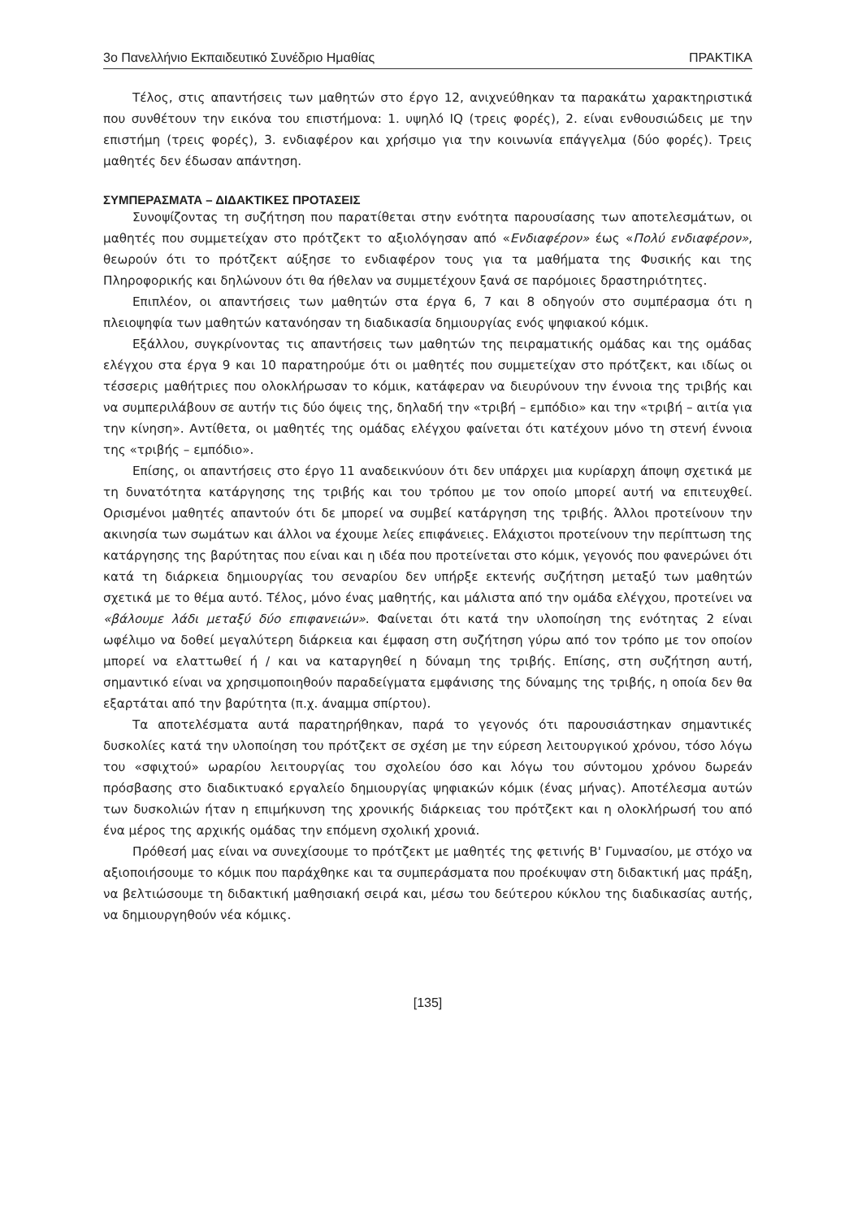3ο Πανελλήνιο Εκπαιδευτικό Συνέδριο Ημαθίας ΠΡΑΚΤΙΚΑ
Τέλος, στις απαντήσεις των μαθητών στο έργο 12, ανιχνεύθηκαν τα παρακάτω χαρακτηριστικά που συνθέτουν την εικόνα του επιστήμονα: 1. υψηλό IQ (τρεις φορές), 2. είναι ενθουσιώδεις με την επιστήμη (τρεις φορές), 3. ενδιαφέρον και χρήσιμο για την κοινωνία επάγγελμα (δύο φορές). Τρεις μαθητές δεν έδωσαν απάντηση.
ΣΥΜΠΕΡΑΣΜΑΤΑ – ΔΙΔΑΚΤΙΚΕΣ ΠΡΟΤΑΣΕΙΣ
Συνοψίζοντας τη συζήτηση που παρατίθεται στην ενότητα παρουσίασης των αποτελεσμάτων, οι μαθητές που συμμετείχαν στο πρότζεκτ το αξιολόγησαν από «Ενδιαφέρον» έως «Πολύ ενδιαφέρον», θεωρούν ότι το πρότζεκτ αύξησε το ενδιαφέρον τους για τα μαθήματα της Φυσικής και της Πληροφορικής και δηλώνουν ότι θα ήθελαν να συμμετέχουν ξανά σε παρόμοιες δραστηριότητες.
Επιπλέον, οι απαντήσεις των μαθητών στα έργα 6, 7 και 8 οδηγούν στο συμπέρασμα ότι η πλειοψηφία των μαθητών κατανόησαν τη διαδικασία δημιουργίας ενός ψηφιακού κόμικ.
Εξάλλου, συγκρίνοντας τις απαντήσεις των μαθητών της πειραματικής ομάδας και της ομάδας ελέγχου στα έργα 9 και 10 παρατηρούμε ότι οι μαθητές που συμμετείχαν στο πρότζεκτ, και ιδίως οι τέσσερις μαθήτριες που ολοκλήρωσαν το κόμικ, κατάφεραν να διευρύνουν την έννοια της τριβής και να συμπεριλάβουν σε αυτήν τις δύο όψεις της, δηλαδή την «τριβή – εμπόδιο» και την «τριβή – αιτία για την κίνηση». Αντίθετα, οι μαθητές της ομάδας ελέγχου φαίνεται ότι κατέχουν μόνο τη στενή έννοια της «τριβής – εμπόδιο».
Επίσης, οι απαντήσεις στο έργο 11 αναδεικνύουν ότι δεν υπάρχει μια κυρίαρχη άποψη σχετικά με τη δυνατότητα κατάργησης της τριβής και του τρόπου με τον οποίο μπορεί αυτή να επιτευχθεί. Ορισμένοι μαθητές απαντούν ότι δε μπορεί να συμβεί κατάργηση της τριβής. Άλλοι προτείνουν την ακινησία των σωμάτων και άλλοι να έχουμε λείες επιφάνειες. Ελάχιστοι προτείνουν την περίπτωση της κατάργησης της βαρύτητας που είναι και η ιδέα που προτείνεται στο κόμικ, γεγονός που φανερώνει ότι κατά τη διάρκεια δημιουργίας του σεναρίου δεν υπήρξε εκτενής συζήτηση μεταξύ των μαθητών σχετικά με το θέμα αυτό. Τέλος, μόνο ένας μαθητής, και μάλιστα από την ομάδα ελέγχου, προτείνει να «βάλουμε λάδι μεταξύ δύο επιφανειών». Φαίνεται ότι κατά την υλοποίηση της ενότητας 2 είναι ωφέλιμο να δοθεί μεγαλύτερη διάρκεια και έμφαση στη συζήτηση γύρω από τον τρόπο με τον οποίον μπορεί να ελαττωθεί ή / και να καταργηθεί η δύναμη της τριβής. Επίσης, στη συζήτηση αυτή, σημαντικό είναι να χρησιμοποιηθούν παραδείγματα εμφάνισης της δύναμης της τριβής, η οποία δεν θα εξαρτάται από την βαρύτητα (π.χ. άναμμα σπίρτου).
Τα αποτελέσματα αυτά παρατηρήθηκαν, παρά το γεγονός ότι παρουσιάστηκαν σημαντικές δυσκολίες κατά την υλοποίηση του πρότζεκτ σε σχέση με την εύρεση λειτουργικού χρόνου, τόσο λόγω του «σφιχτού» ωραρίου λειτουργίας του σχολείου όσο και λόγω του σύντομου χρόνου δωρεάν πρόσβασης στο διαδικτυακό εργαλείο δημιουργίας ψηφιακών κόμικ (ένας μήνας). Αποτέλεσμα αυτών των δυσκολιών ήταν η επιμήκυνση της χρονικής διάρκειας του πρότζεκτ και η ολοκλήρωσή του από ένα μέρος της αρχικής ομάδας την επόμενη σχολική χρονιά.
Πρόθεσή μας είναι να συνεχίσουμε το πρότζεκτ με μαθητές της φετινής Β' Γυμνασίου, με στόχο να αξιοποιήσουμε το κόμικ που παράχθηκε και τα συμπεράσματα που προέκυψαν στη διδακτική μας πράξη, να βελτιώσουμε τη διδακτική μαθησιακή σειρά και, μέσω του δεύτερου κύκλου της διαδικασίας αυτής, να δημιουργηθούν νέα κόμικς.
[135]